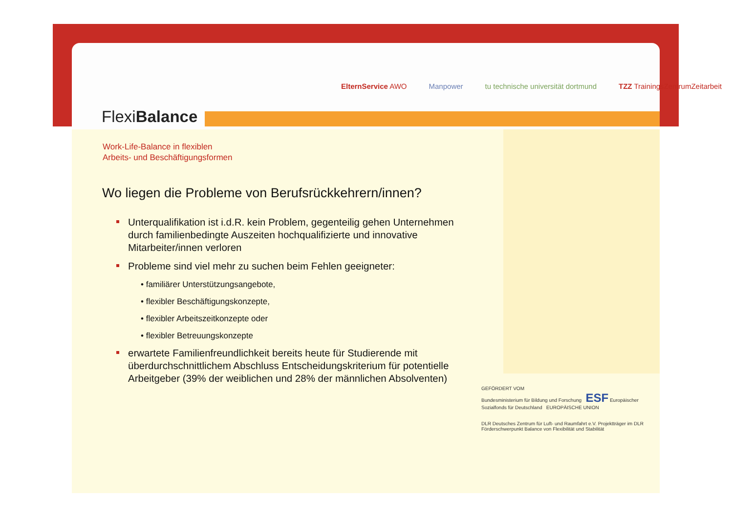FlexiBalance
ElternService AWO Manpower tu technische universität dortmund TZZ TrainingsZentrumZeitarbeit
Work-Life-Balance in flexiblen
Arbeits- und Beschäftigungsformen
Wo liegen die Probleme von Berufsrückkehrern/innen?
Unterqualifikation ist i.d.R. kein Problem, gegenteilig gehen Unternehmen durch familienbedingte Auszeiten hochqualifizierte und innovative Mitarbeiter/innen verloren
Probleme sind viel mehr zu suchen beim Fehlen geeigneter:
• familiärer Unterstützungsangebote,
• flexibler Beschäftigungskonzepte,
• flexibler Arbeitszeitkonzepte oder
• flexibler Betreuungskonzepte
erwartete Familienfreundlichkeit bereits heute für Studierende mit überdurchschnittlichem Abschluss Entscheidungskriterium für potentielle Arbeitgeber (39% der weiblichen und 28% der männlichen Absolventen)
GEFÖRDERT VOM
Bundesministerium für Bildung und Forschung ESF Europäischer Sozialfonds für Deutschland EUROPÄISCHE UNION
DLR Deutsches Zentrum für Luft- und Raumfahrt e.V. Projektträger im DLR Förderschwerpunkt Balance von Flexibilität und Stabilität